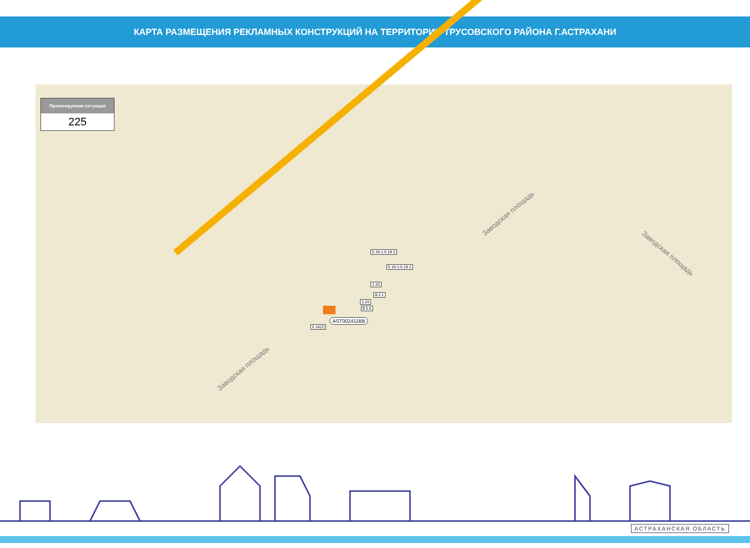КАРТА РАЗМЕЩЕНИЯ РЕКЛАМНЫХ КОНСТРУКЦИЙ НА ТЕРРИТОРИИ ТРУСОВСКОГО РАЙОНА Г.АСТРАХАНИ
Проектируемая ситуация
225
Заводская площадь
Заводская площадь
Заводская площадь
5.19.1;5.19.2
5.19.1;5.19.2
1.23
8.2.1
3.24
8.5.6
5.16(2)
AST002411BB
АСТРАХАНСКАЯ ОБЛАСТЬ